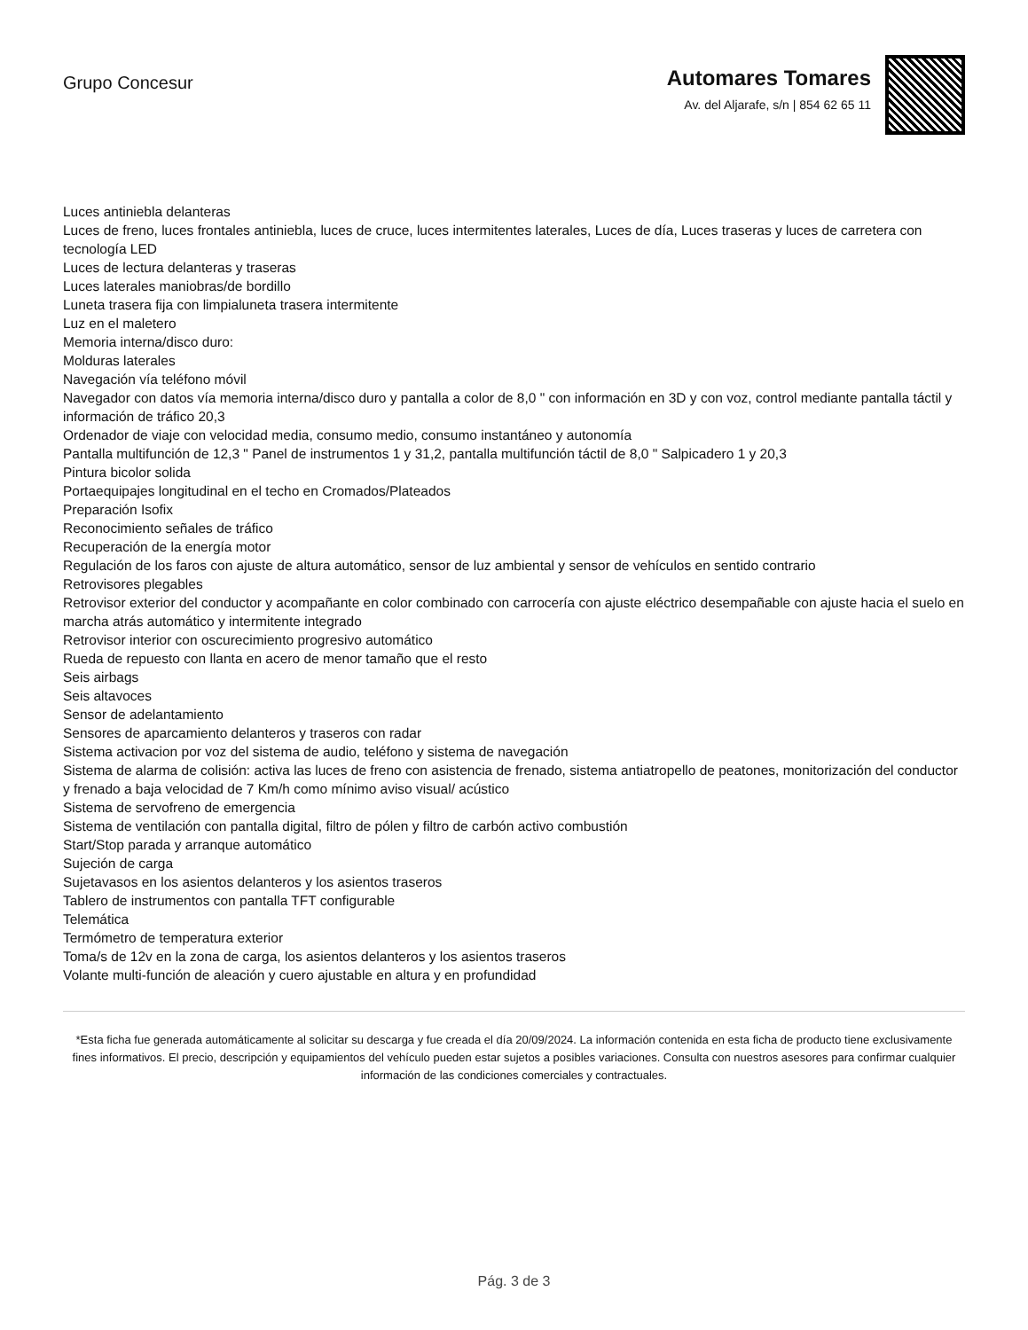Grupo Concesur
Automares Tomares
Av. del Aljarafe, s/n | 854 62 65 11
Luces antiniebla delanteras
Luces de freno, luces frontales antiniebla, luces de cruce, luces intermitentes laterales, Luces de día, Luces traseras y luces de carretera con tecnología LED
Luces de lectura delanteras y traseras
Luces laterales maniobras/de bordillo
Luneta trasera fija con limpialuneta trasera intermitente
Luz en el maletero
Memoria interna/disco duro:
Molduras laterales
Navegación vía teléfono móvil
Navegador con datos vía memoria interna/disco duro y pantalla a color de 8,0 " con información en 3D y con voz, control mediante pantalla táctil y información de tráfico 20,3
Ordenador de viaje con velocidad media, consumo medio, consumo instantáneo y autonomía
Pantalla multifunción de 12,3 " Panel de instrumentos 1 y 31,2, pantalla multifunción táctil de 8,0 " Salpicadero 1 y 20,3
Pintura bicolor solida
Portaequipajes longitudinal en el techo en Cromados/Plateados
Preparación Isofix
Reconocimiento señales de tráfico
Recuperación de la energía motor
Regulación de los faros con ajuste de altura automático, sensor de luz ambiental y sensor de vehículos en sentido contrario
Retrovisores plegables
Retrovisor exterior del conductor y acompañante en color combinado con carrocería con ajuste eléctrico desempañable con ajuste hacia el suelo en marcha atrás automático y intermitente integrado
Retrovisor interior con oscurecimiento progresivo automático
Rueda de repuesto con llanta en acero de menor tamaño que el resto
Seis airbags
Seis altavoces
Sensor de adelantamiento
Sensores de aparcamiento delanteros y traseros con radar
Sistema activacion por voz del sistema de audio, teléfono y sistema de navegación
Sistema de alarma de colisión: activa las luces de freno con asistencia de frenado, sistema antiatropello de peatones, monitorización del conductor y frenado a baja velocidad de 7 Km/h como mínimo aviso visual/ acústico
Sistema de servofreno de emergencia
Sistema de ventilación con pantalla digital, filtro de pólen y filtro de carbón activo combustión
Start/Stop parada y arranque automático
Sujeción de carga
Sujetavasos en los asientos delanteros y los asientos traseros
Tablero de instrumentos con pantalla TFT configurable
Telemática
Termómetro de temperatura exterior
Toma/s de 12v en la zona de carga, los asientos delanteros y los asientos traseros
Volante multi-función de aleación y cuero ajustable en altura y en profundidad
*Esta ficha fue generada automáticamente al solicitar su descarga y fue creada el día 20/09/2024. La información contenida en esta ficha de producto tiene exclusivamente fines informativos. El precio, descripción y equipamientos del vehículo pueden estar sujetos a posibles variaciones. Consulta con nuestros asesores para confirmar cualquier información de las condiciones comerciales y contractuales.
Pág. 3 de 3